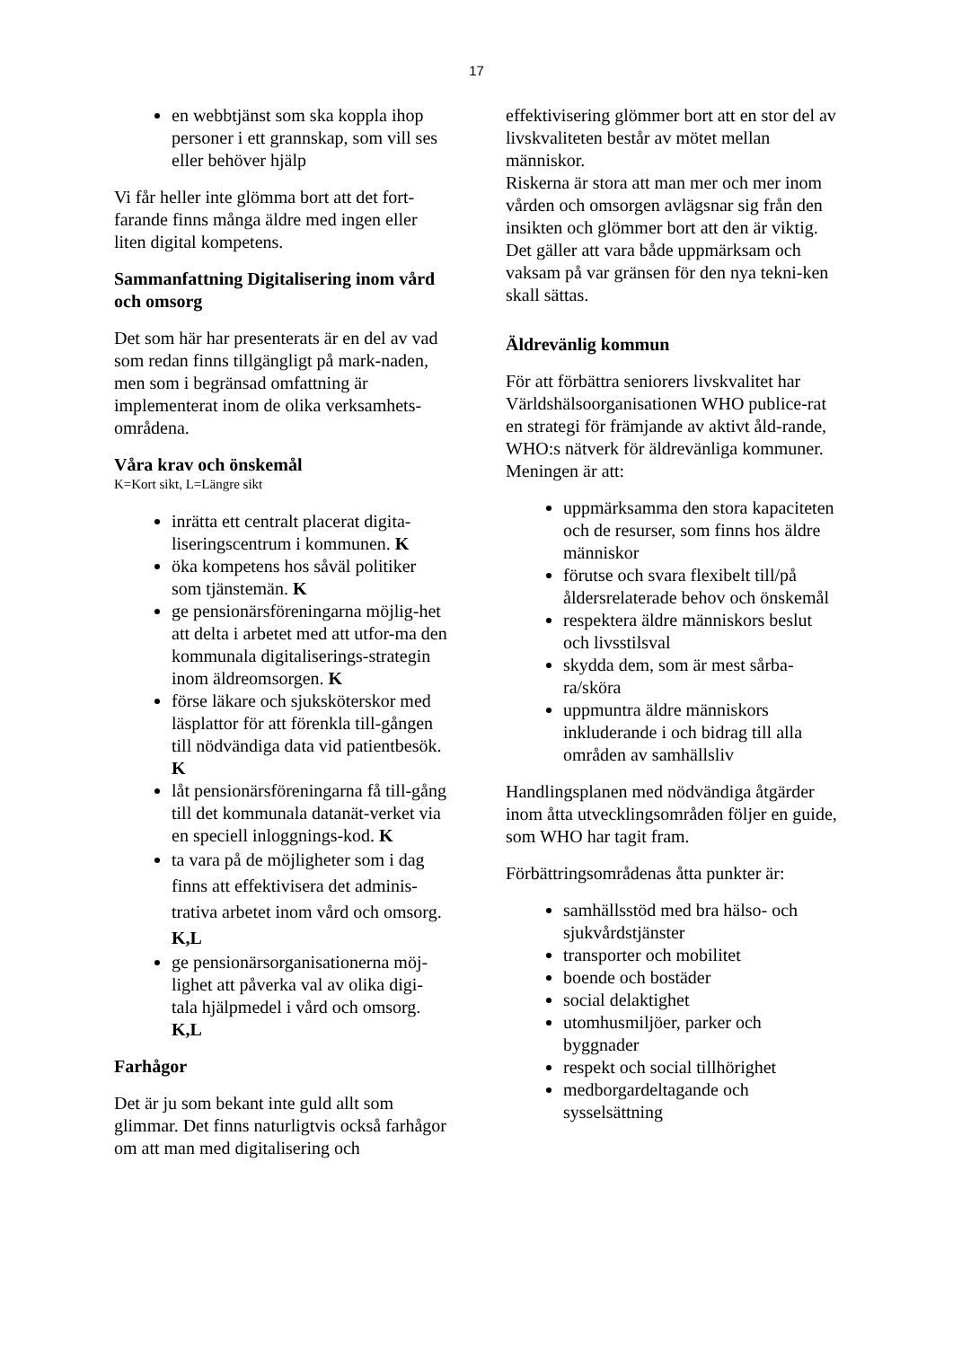17
en webbtjänst som ska koppla ihop personer i ett grannskap, som vill ses eller behöver hjälp
Vi får heller inte glömma bort att det fort-farande finns många äldre med ingen eller liten digital kompetens.
Sammanfattning Digitalisering inom vård och omsorg
Det som här har presenterats är en del av vad som redan finns tillgängligt på mark-naden, men som i begränsad omfattning är implementerat inom de olika verksamhets-områdena.
Våra krav och önskemål
K=Kort sikt, L=Längre sikt
inrätta ett centralt placerat digita-liseringscentrum i kommunen. K
öka kompetens hos såväl politiker som tjänstemän. K
ge pensionärsföreningarna möjlig-het att delta i arbetet med att utfor-ma den kommunala digitaliserings-strategin inom äldreomsorgen. K
förse läkare och sjuksköterskor med läsplattor för att förenkla till-gången till nödvändiga data vid patientbesök. K
låt pensionärsföreningarna få till-gång till det kommunala datanät-verket via en speciell inloggnings-kod. K
ta vara på de möjligheter som i dag finns att effektivisera det adminis-trativa arbetet inom vård och omsorg. K,L
ge pensionärsorganisationerna möj-lighet att påverka val av olika digi-tala hjälpmedel i vård och omsorg. K,L
Farhågor
Det är ju som bekant inte guld allt som glimmar. Det finns naturligtvis också farhågor om att man med digitalisering och
effektivisering glömmer bort att en stor del av livskvaliteten består av mötet mellan människor.
Riskerna är stora att man mer och mer inom vården och omsorgen avlägsnar sig från den insikten och glömmer bort att den är viktig.
Det gäller att vara både uppmärksam och vaksam på var gränsen för den nya tekni-ken skall sättas.
Äldrevänlig kommun
För att förbättra seniorers livskvalitet har Världshälsoorganisationen WHO publice-rat en strategi för främjande av aktivt åld-rande, WHO:s nätverk för äldrevänliga kommuner.
Meningen är att:
uppmärksamma den stora kapaciteten och de resurser, som finns hos äldre människor
förutse och svara flexibelt till/på åldersrelaterade behov och önskemål
respektera äldre människors beslut och livsstilsval
skydda dem, som är mest sårba-ra/sköra
uppmuntra äldre människors inkluderande i och bidrag till alla områden av samhällsliv
Handlingsplanen med nödvändiga åtgärder inom åtta utvecklingsområden följer en guide, som WHO har tagit fram.
Förbättringsområdenas åtta punkter är:
samhällsstöd med bra hälso- och sjukvårdstjänster
transporter och mobilitet
boende och bostäder
social delaktighet
utomhusmiljöer, parker och byggnader
respekt och social tillhörighet
medborgardeltagande och sysselsättning